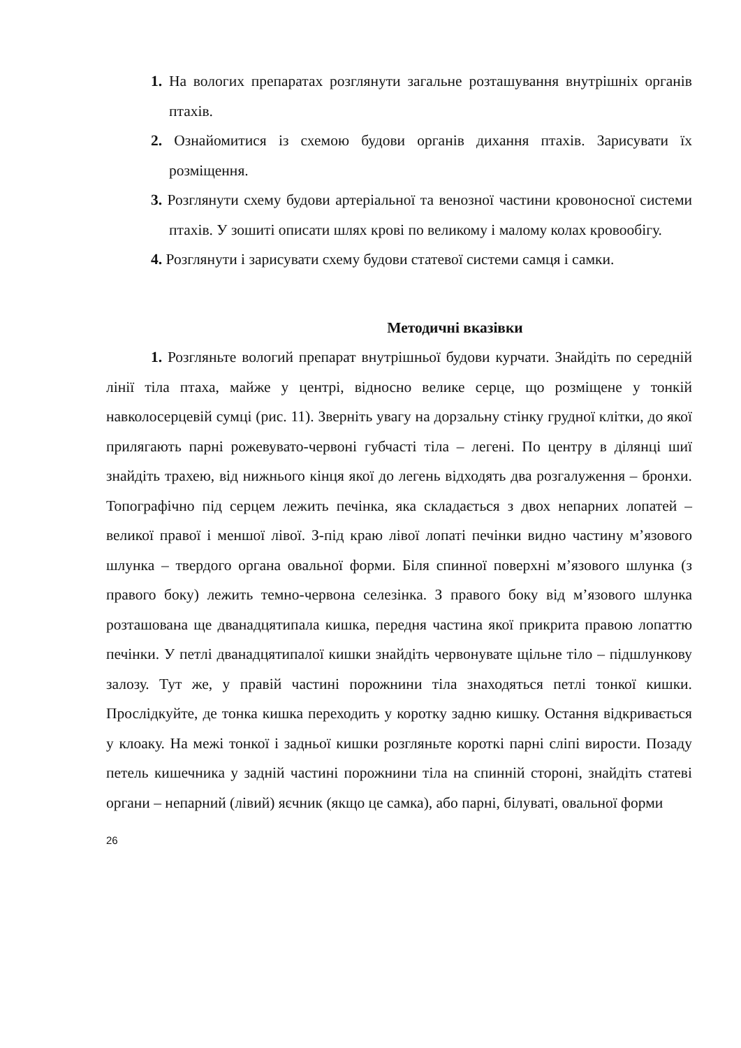1. На вологих препаратах розглянути загальне розташування внутрішніх органів птахів.
2. Ознайомитися із схемою будови органів дихання птахів. Зарисувати їх розміщення.
3. Розглянути схему будови артеріальної та венозної частини кровоносної системи птахів. У зошиті описати шлях крові по великому і малому колах кровообігу.
4. Розглянути і зарисувати схему будови статевої системи самця і самки.
Методичні вказівки
1. Розгляньте вологий препарат внутрішньої будови курчати. Знайдіть по середній лінії тіла птаха, майже у центрі, відносно велике серце, що розміщене у тонкій навколосерцевій сумці (рис. 11). Зверніть увагу на дорзальну стінку грудної клітки, до якої прилягають парні рожевувато-червоні губчасті тіла – легені. По центру в ділянці шиї знайдіть трахею, від нижнього кінця якої до легень відходять два розгалуження – бронхи. Топографічно під серцем лежить печінка, яка складається з двох непарних лопатей – великої правої і меншої лівої. З-під краю лівої лопаті печінки видно частину м’язового шлунка – твердого органа овальної форми. Біля спинної поверхні м’язового шлунка (з правого боку) лежить темно-червона селезінка. З правого боку від м’язового шлунка розташована ще дванадцятипала кишка, передня частина якої прикрита правою лопаттю печінки. У петлі дванадцятипалої кишки знайдіть червонувате щільне тіло – підшлункову залозу. Тут же, у правій частині порожнини тіла знаходяться петлі тонкої кишки. Прослідкуйте, де тонка кишка переходить у коротку задню кишку. Остання відкривається у клоаку. На межі тонкої і задньої кишки розгляньте короткі парні сліпі вирости. Позаду петель кишечника у задній частині порожнини тіла на спинній стороні, знайдіть статеві органи – непарний (лівий) яєчник (якщо це самка), або парні, білуваті, овальної форми
26